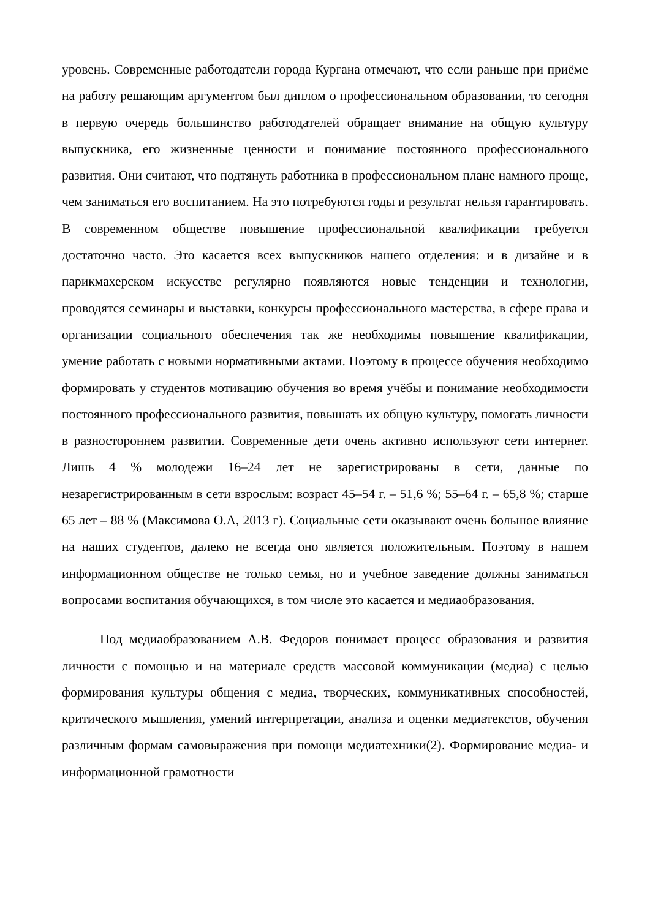уровень. Современные работодатели города Кургана отмечают, что если раньше при приёме на работу решающим аргументом был диплом о профессиональном образовании, то сегодня в первую очередь большинство работодателей обращает внимание на общую культуру выпускника, его жизненные ценности и понимание постоянного профессионального развития. Они считают, что подтянуть работника в профессиональном плане намного проще, чем заниматься его воспитанием. На это потребуются годы и результат нельзя гарантировать. В современном обществе повышение профессиональной квалификации требуется достаточно часто. Это касается всех выпускников нашего отделения: и в дизайне и в парикмахерском искусстве регулярно появляются новые тенденции и технологии, проводятся семинары и выставки, конкурсы профессионального мастерства, в сфере права и организации социального обеспечения так же необходимы повышение квалификации, умение работать с новыми нормативными актами. Поэтому в процессе обучения необходимо формировать у студентов мотивацию обучения во время учёбы и понимание необходимости постоянного профессионального развития, повышать их общую культуру, помогать личности в разностороннем развитии. Современные дети очень активно используют сети интернет. Лишь 4 % молодежи 16–24 лет не зарегистрированы в сети, данные по незарегистрированным в сети взрослым: возраст 45–54 г. – 51,6 %; 55–64 г. – 65,8 %; старше 65 лет – 88 % (Максимова О.А, 2013 г). Социальные сети оказывают очень большое влияние на наших студентов, далеко не всегда оно является положительным. Поэтому в нашем информационном обществе не только семья, но и учебное заведение должны заниматься вопросами воспитания обучающихся, в том числе это касается и медиаобразования.
Под медиаобразованием А.В. Федоров понимает процесс образования и развития личности с помощью и на материале средств массовой коммуникации (медиа) с целью формирования культуры общения с медиа, творческих, коммуникативных способностей, критического мышления, умений интерпретации, анализа и оценки медиатекстов, обучения различным формам самовыражения при помощи медиатехники(2). Формирование медиа- и информационной грамотности